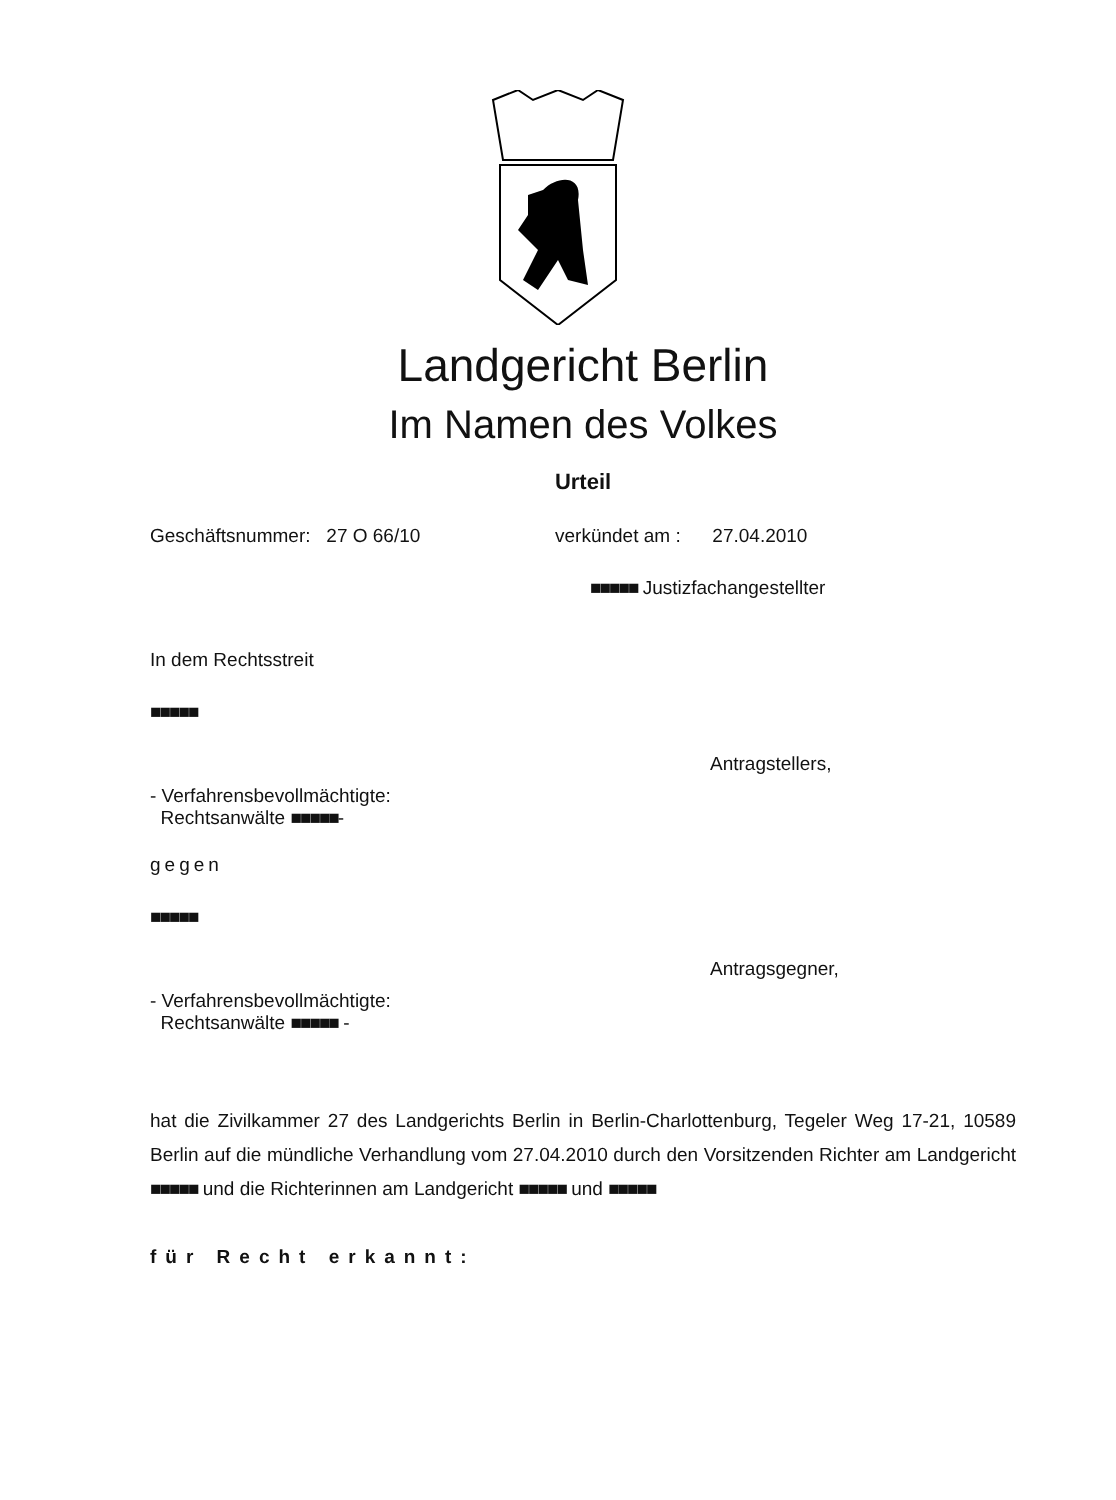Landgericht Berlin
Im Namen des Volkes
Urteil
Geschäftsnummer: 27 O 66/10 verkündet am : 27.04.2010
■■■■■ Justizfachangestellter
In dem Rechtsstreit
■■■■■
Antragstellers,
- Verfahrensbevollmächtigte:
Rechtsanwälte ■■■■■-
gegen
■■■■■
Antragsgegner,
- Verfahrensbevollmächtigte:
Rechtsanwälte ■■■■■ -
hat die Zivilkammer 27 des Landgerichts Berlin in Berlin-Charlottenburg, Tegeler Weg 17-21, 10589 Berlin auf die mündliche Verhandlung vom 27.04.2010 durch den Vorsitzenden Richter am Landgericht ■■■■■ und die Richterinnen am Landgericht ■■■■■ und ■■■■■
für Recht erkannt: